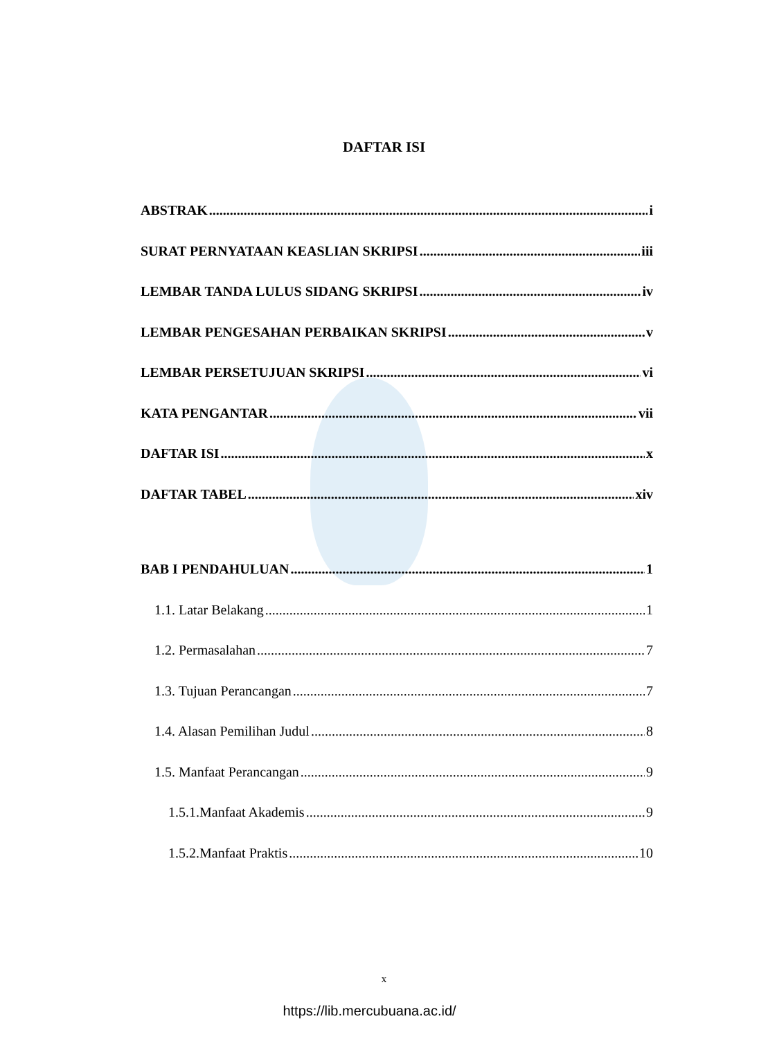DAFTAR ISI
ABSTRAK i
SURAT PERNYATAAN KEASLIAN SKRIPSI iii
LEMBAR TANDA LULUS SIDANG SKRIPSI iv
LEMBAR PENGESAHAN PERBAIKAN SKRIPSI v
LEMBAR PERSETUJUAN SKRIPSI vi
KATA PENGANTAR vii
DAFTAR ISI x
DAFTAR TABEL xiv
BAB I PENDAHULUAN 1
1.1. Latar Belakang 1
1.2. Permasalahan 7
1.3. Tujuan Perancangan 7
1.4. Alasan Pemilihan Judul 8
1.5. Manfaat Perancangan 9
1.5.1.Manfaat Akademis 9
1.5.2.Manfaat Praktis 10
x
https://lib.mercubuana.ac.id/